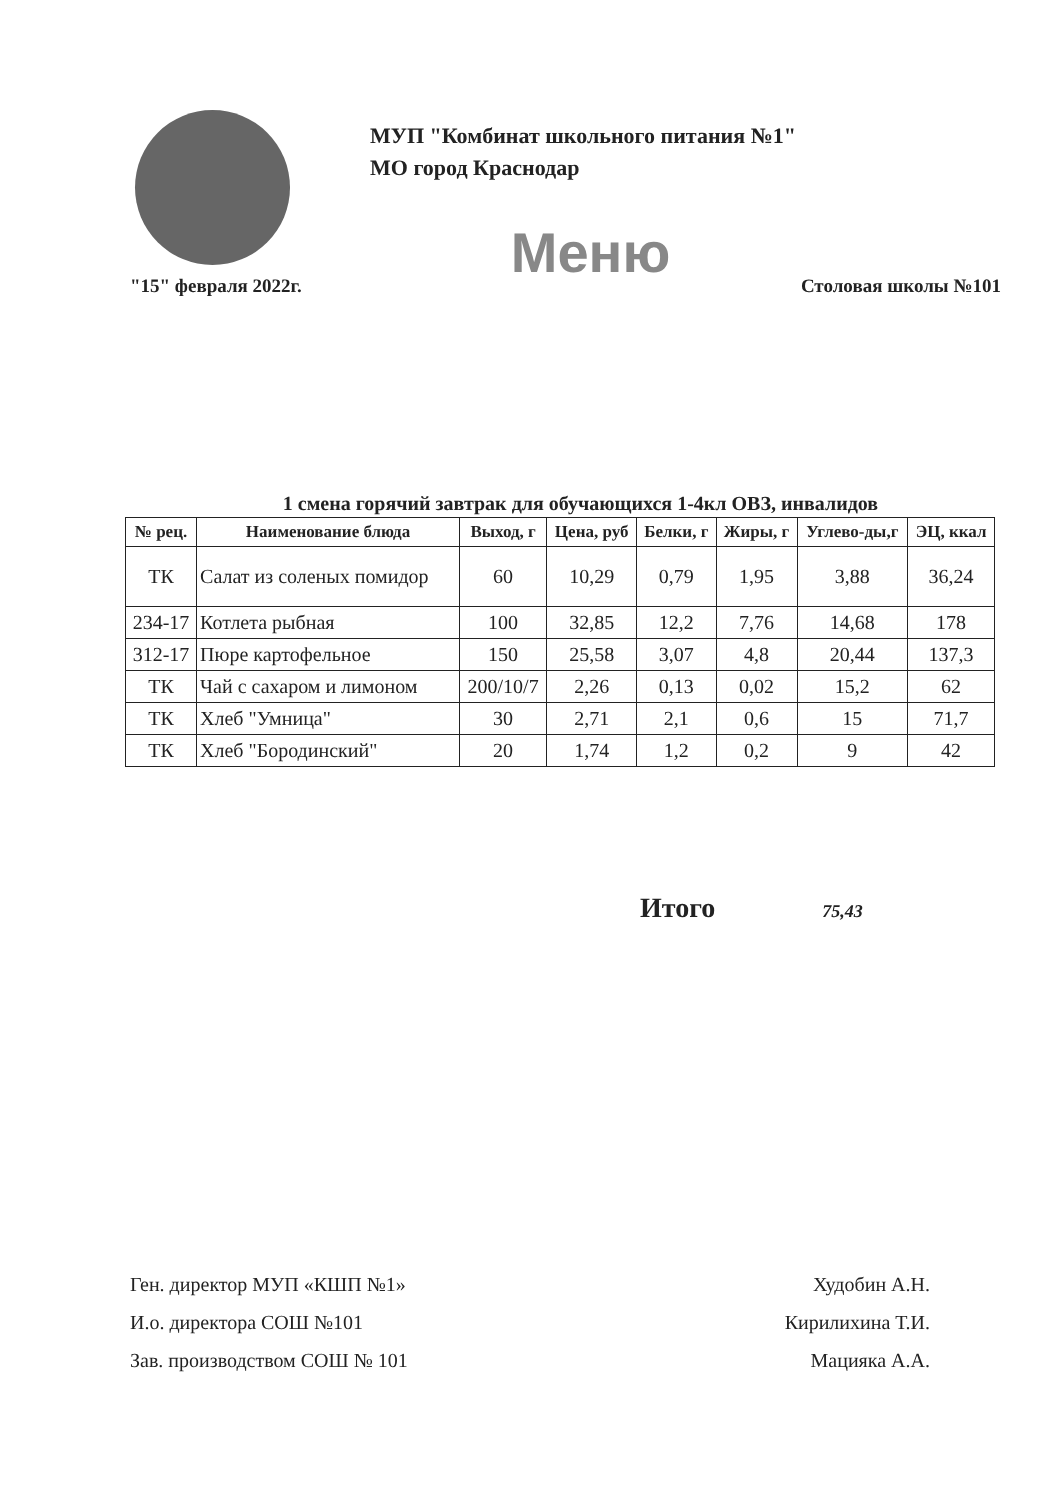МУП "Комбинат школьного питания №1"
МО город Краснодар
Меню
"15" февраля 2022г. Столовая школы №101
1 смена горячий завтрак для обучающихся 1-4кл ОВЗ, инвалидов
| № рец. | Наименование блюда | Выход, г | Цена, руб | Белки, г | Жиры, г | Углево-ды,г | ЭЦ, ккал |
| --- | --- | --- | --- | --- | --- | --- | --- |
| ТК | Салат из соленых помидор | 60 | 10,29 | 0,79 | 1,95 | 3,88 | 36,24 |
| 234-17 | Котлета рыбная | 100 | 32,85 | 12,2 | 7,76 | 14,68 | 178 |
| 312-17 | Пюре картофельное | 150 | 25,58 | 3,07 | 4,8 | 20,44 | 137,3 |
| ТК | Чай с сахаром и лимоном | 200/10/7 | 2,26 | 0,13 | 0,02 | 15,2 | 62 |
| ТК | Хлеб "Умница" | 30 | 2,71 | 2,1 | 0,6 | 15 | 71,7 |
| ТК | Хлеб "Бородинский" | 20 | 1,74 | 1,2 | 0,2 | 9 | 42 |
Итого 75,43
Ген. директор МУП «КШП №1» Худобин А.Н.
И.о. директора СОШ №101 Кирилихина Т.И.
Зав. производством СОШ № 101 Мацияка А.А.